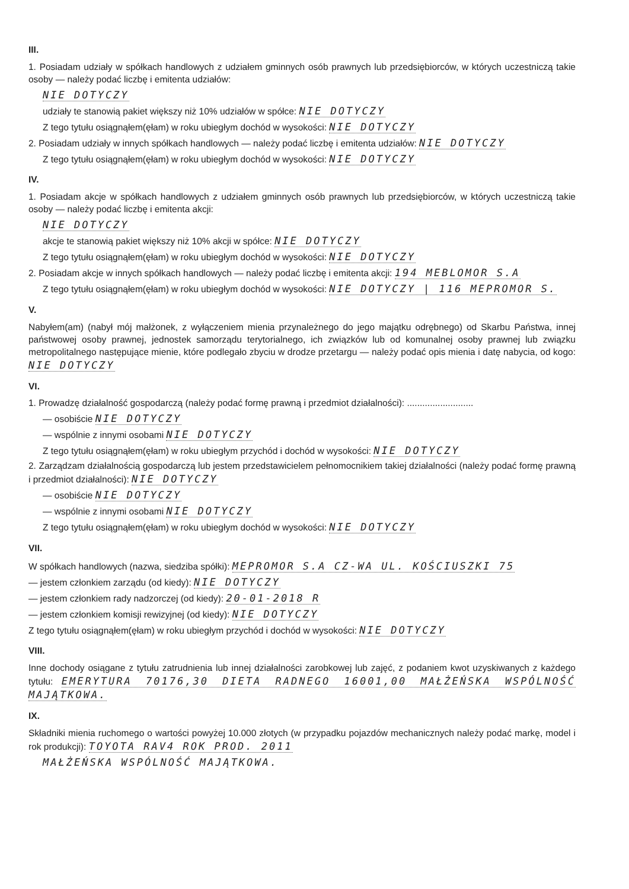III.
1. Posiadam udziały w spółkach handlowych z udziałem gminnych osób prawnych lub przedsiębiorców, w których uczestniczą takie osoby — należy podać liczbę i emitenta udziałów:
NIE DOTYCZY
udziały te stanowią pakiet większy niż 10% udziałów w spółce: NIE DOTYCZY
Z tego tytułu osiągnąłem(ęłam) w roku ubiegłym dochód w wysokości: NIE DOTYCZY
2. Posiadam udziały w innych spółkach handlowych — należy podać liczbę i emitenta udziałów: NIE DOTYCZY
Z tego tytułu osiągnąłem(ęłam) w roku ubiegłym dochód w wysokości: NIE DOTYCZY
IV.
1. Posiadam akcje w spółkach handlowych z udziałem gminnych osób prawnych lub przedsiębiorców, w których uczestniczą takie osoby — należy podać liczbę i emitenta akcji:
NIE DOTYCZY
akcje te stanowią pakiet większy niż 10% akcji w spółce: NIE DOTYCZY
Z tego tytułu osiągnąłem(ęłam) w roku ubiegłym dochód w wysokości: NIE DOTYCZY
2. Posiadam akcje w innych spółkach handlowych — należy podać liczbę i emitenta akcji: 194 MEBLOMOR S.A
Z tego tytułu osiągnąłem(ęłam) w roku ubiegłym dochód w wysokości: NIE DOTYCZY | 116 MEPROMOR S.
V.
Nabyłem(am) (nabył mój małżonek, z wyłączeniem mienia przynależnego do jego majątku odrębnego) od Skarbu Państwa, innej państwowej osoby prawnej, jednostek samorządu terytorialnego, ich związków lub od komunalnej osoby prawnej lub związku metropolitalnego następujące mienie, które podlegało zbyciu w drodze przetargu — należy podać opis mienia i datę nabycia, od kogo: NIE DOTYCZY
VI.
1. Prowadzę działalność gospodarczą (należy podać formę prawną i przedmiot działalności): ..........................
— osobiście NIE DOTYCZY
— wspólnie z innymi osobami NIE DOTYCZY
Z tego tytułu osiągnąłem(ęłam) w roku ubiegłym przychód i dochód w wysokości: NIE DOTYCZY
2. Zarządzam działalnością gospodarczą lub jestem przedstawicielem pełnomocnikiem takiej działalności (należy podać formę prawną i przedmiot działalności): NIE DOTYCZY
— osobiście NIE DOTYCZY
— wspólnie z innymi osobami NIE DOTYCZY
Z tego tytułu osiągnąłem(ęłam) w roku ubiegłym dochód w wysokości: NIE DOTYCZY
VII.
W spółkach handlowych (nazwa, siedziba spółki): MEPROMOR S.A CZ-WA UL. KOŚCIUSZKI 75
— jestem członkiem zarządu (od kiedy): NIE DOTYCZY
— jestem członkiem rady nadzorczej (od kiedy): 20-01-2018 R
— jestem członkiem komisji rewizyjnej (od kiedy): NIE DOTYCZY
Z tego tytułu osiągnąłem(ęłam) w roku ubiegłym przychód i dochód w wysokości: NIE DOTYCZY
VIII.
Inne dochody osiągane z tytułu zatrudnienia lub innej działalności zarobkowej lub zajęć, z podaniem kwot uzyskiwanych z każdego tytułu: EMERYTURA 70176,30 DIETA RADNEGO 16001,00 MAŁŻEŃSKA WSPÓLNOŚĆ MAJĄTKOWA.
IX.
Składniki mienia ruchomego o wartości powyżej 10.000 złotych (w przypadku pojazdów mechanicznych należy podać markę, model i rok produkcji): TOYOTA RAV4 ROK PROD. 2011
MAŁŻEŃSKA WSPÓLNOŚĆ MAJĄTKOWA.